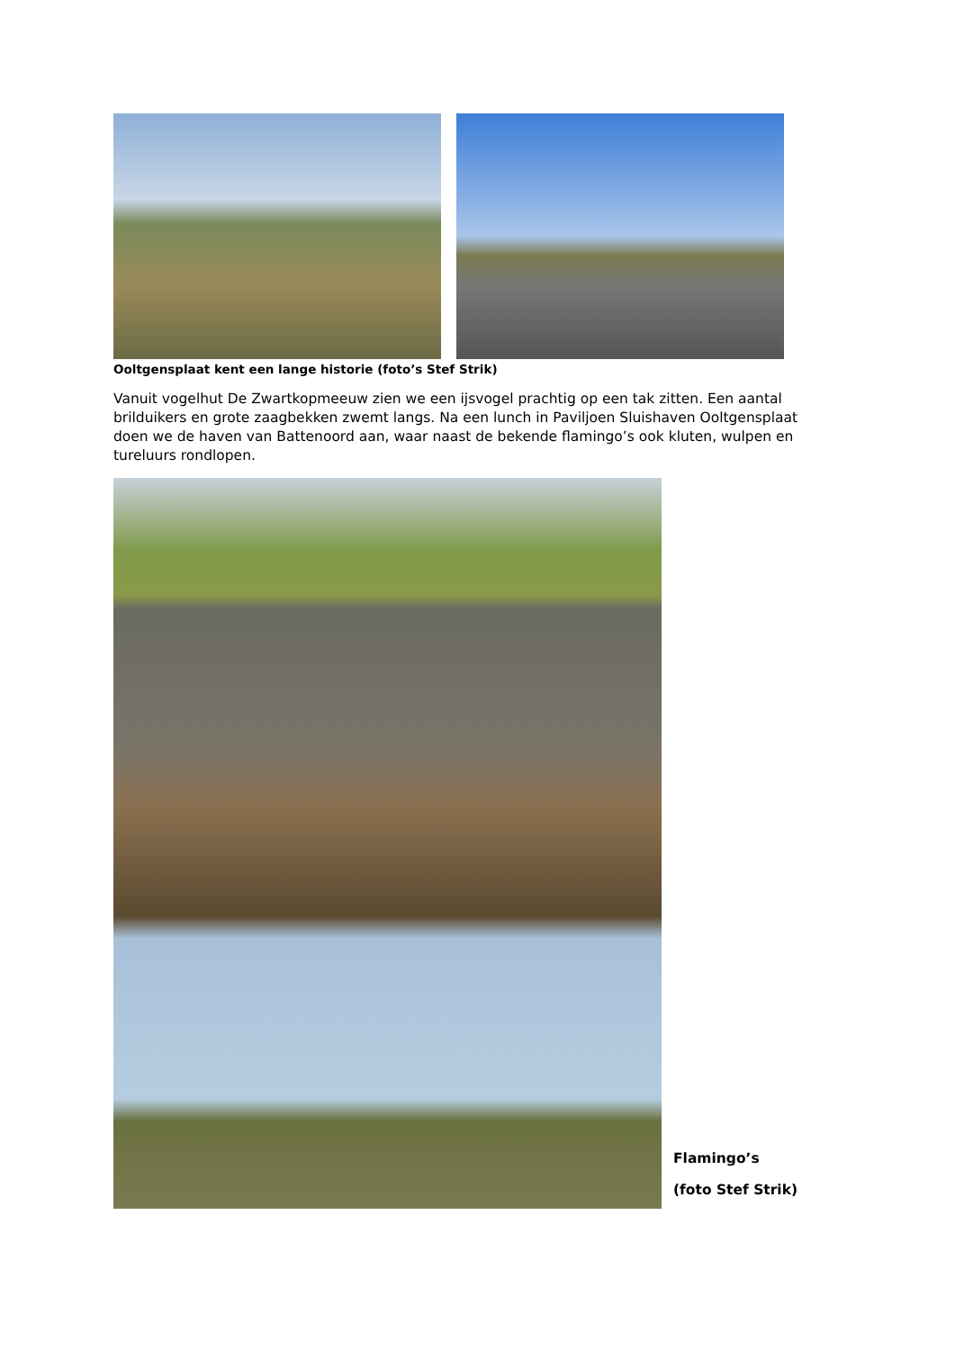Ooltgensplaat kent een lange historie (foto’s Stef Strik)
Vanuit vogelhut De Zwartkopmeeuw zien we een ijsvogel prachtig op een tak zitten. Een aantal brilduikers en grote zaagbekken zwemt langs. Na een lunch in Paviljoen Sluishaven Ooltgensplaat doen we de haven van Battenoord aan, waar naast de bekende flamingo’s ook kluten, wulpen en tureluurs rondlopen.
Flamingo’s
(foto Stef Strik)